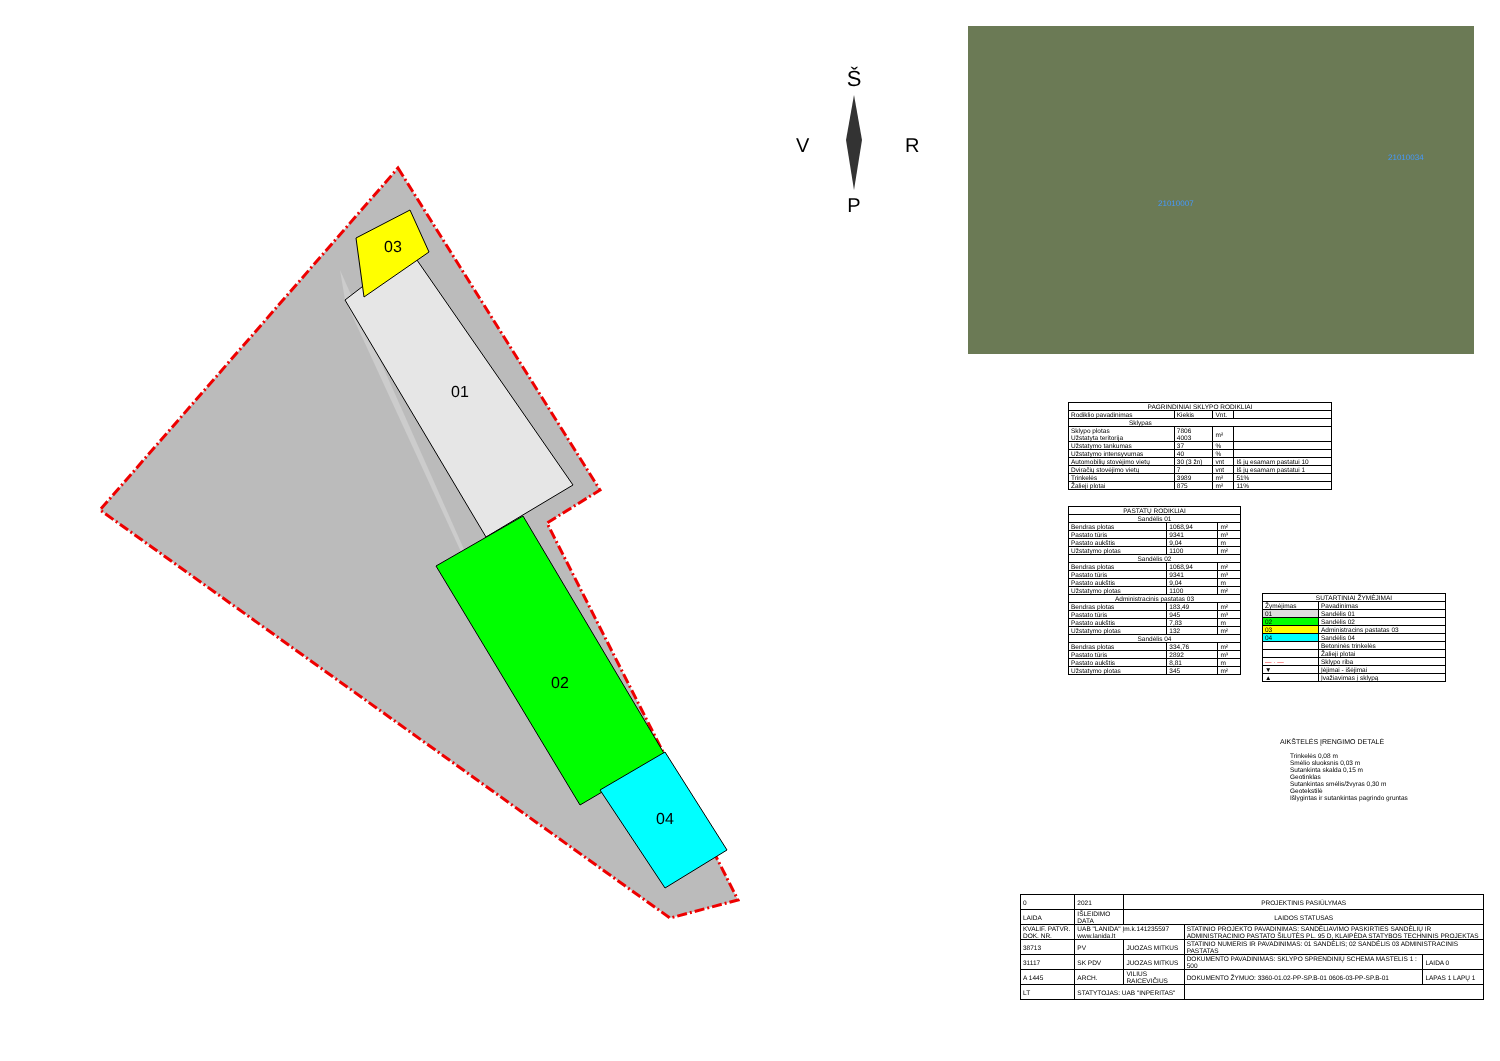03
01
02
04
Š
V
R
P
21010034
21010007
| PAGRINDINIAI SKLYPO RODIKLIAI | | | |
| Rodiklio pavadinimas | Kiekis | Vnt. | |
| Sklypas | | | |
| Sklypo plotas Užstatyta teritorija | 7806 4003 | m² | |
| Užstatymo tankumas | 37 | % | |
| Užstatymo intensyvumas | 40 | % | |
| Automobilių stovėjimo vietų | 30 (3 žn) | vnt | Iš jų esamam pastatui 10 |
| Dviračių stovėjimo vietų | 7 | vnt | Iš jų esamam pastatui 1 |
| Trinkelės | 3989 | m² | 51% |
| Žalieji plotai | 875 | m² | 11% |
| PASTATŲ RODIKLIAI | | |
| Sandėlis 01 | | |
| Bendras plotas | 1068,94 | m² |
| Pastato tūris | 9341 | m³ |
| Pastato aukštis | 9,04 | m |
| Užstatymo plotas | 1100 | m² |
| Sandėlis 02 | | |
| Bendras plotas | 1068,94 | m² |
| Pastato tūris | 9341 | m³ |
| Pastato aukštis | 9,04 | m |
| Užstatymo plotas | 1100 | m² |
| Administracinis pastatas 03 | | |
| Bendras plotas | 183,49 | m² |
| Pastato tūris | 945 | m³ |
| Pastato aukštis | 7,83 | m |
| Užstatymo plotas | 132 | m² |
| Sandėlis 04 | | |
| Bendras plotas | 334,76 | m² |
| Pastato tūris | 2892 | m³ |
| Pastato aukštis | 8,81 | m |
| Užstatymo plotas | 345 | m² |
| SUTARTINIAI ŽYMĖJIMAI | |
| Žymėjimas | Pavadinimas |
| 01 | Sandėlis 01 |
| 02 | Sandėlis 02 |
| 03 | Administracins pastatas 03 |
| 04 | Sandėlis 04 |
| | Betoninės trinkelės |
| | Žalieji plotai |
| — · — | Sklypo riba |
| ▼ | Įėjimai - išėjimai |
| ▲ | Įvažiavimas į sklypą |
AIKŠTELĖS ĮRENGIMO DETALĖ
Trinkelės 0,08 m
Smėlio sluoksnis 0,03 m
Sutankinta skalda 0,15 m
Geotinklas
Sutankintas smėlis/žvyras 0,30 m
Geotekstilė
Išlygintas ir sutankintas pagrindo gruntas
| 0 | 2021 | PROJEKTINIS PASIŪLYMAS | | |
| LAIDA | IŠLEIDIMO DATA | LAIDOS STATUSAS | | |
| KVALIF. PATVR. DOK. NR. | UAB "LANIDA" Įm.k.141235597 www.lanida.lt | | STATINIO PROJEKTO PAVADINIMAS: SANDĖLIAVIMO PASKIRTIES SANDĖLIŲ IR ADMINISTRACINIO PASTATO ŠILUTĖS PL. 95 D, KLAIPĖDA STATYBOS TECHNINIS PROJEKTAS | |
| 38713 | PV | JUOZAS MITKUS | STATINIO NUMERIS IR PAVADINIMAS: 01 SANDĖLIS; 02 SANDĖLIS 03 ADMINISTRACINIS PASTATAS | |
| 31117 | SK PDV | JUOZAS MITKUS | DOKUMENTO PAVADINIMAS: SKLYPO SPRENDINIŲ SCHEMA MASTELIS 1 : 500 | LAIDA 0 |
| A 1445 | ARCH. | VILIUS RAICEVIČIUS | DOKUMENTO ŽYMUO: 3360-01.02-PP-SP.B-01 0606-03-PP-SP.B-01 | LAPAS 1 LAPŲ 1 |
| LT | STATYTOJAS: UAB "INPERITAS" | | | |